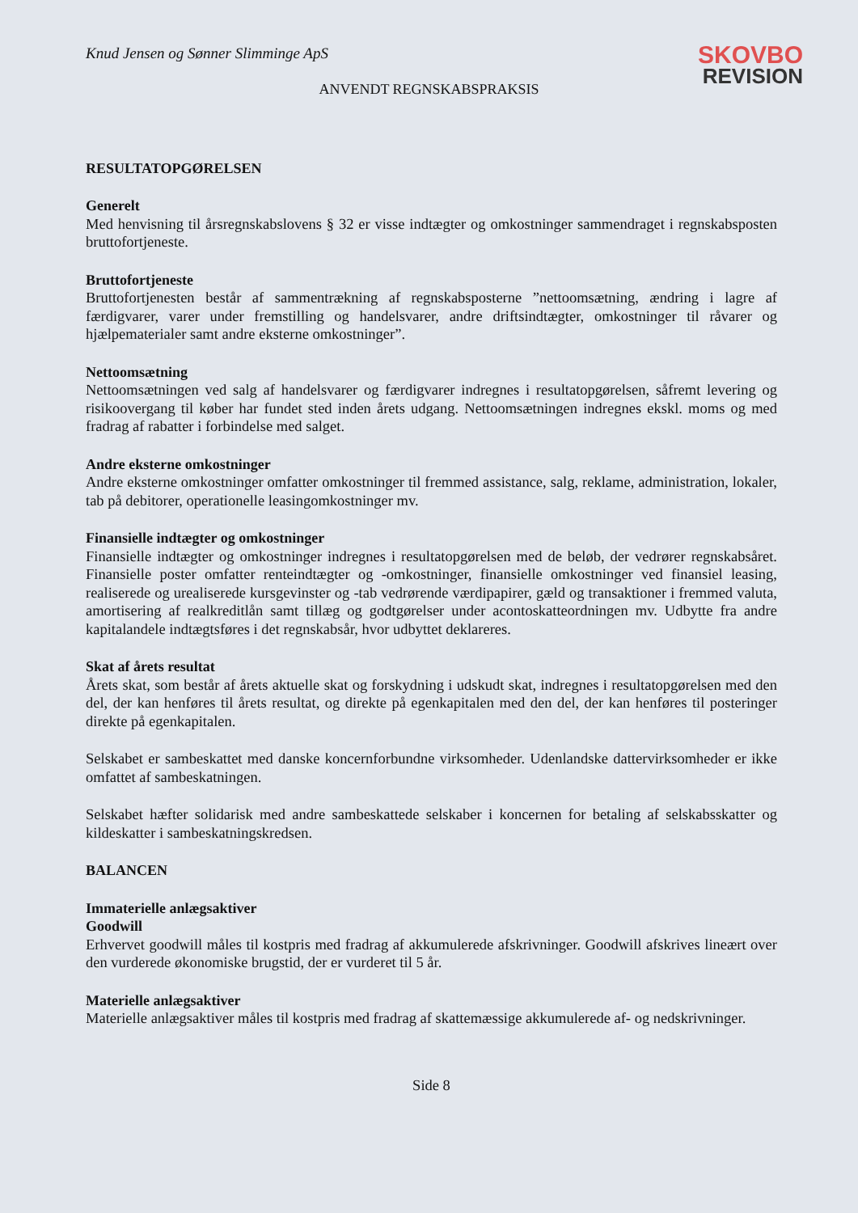Knud Jensen og Sønner Slimminge ApS
SKOVBO
REVISION
ANVENDT REGNSKABSPRAKSIS
RESULTATOPGØRELSEN
Generelt
Med henvisning til årsregnskabslovens § 32 er visse indtægter og omkostninger sammendraget i regnskabsposten bruttofortjeneste.
Bruttofortjeneste
Bruttofortjenesten består af sammentrækning af regnskabsposterne ”nettoomsætning, ændring i lagre af færdigvarer, varer under fremstilling og handelsvarer, andre driftsindtægter, omkostninger til råvarer og hjælpematerialer samt andre eksterne omkostninger”.
Nettoomsætning
Nettoomsætningen ved salg af handelsvarer og færdigvarer indregnes i resultatopgørelsen, såfremt levering og risikoovergang til køber har fundet sted inden årets udgang. Nettoomsætningen indregnes ekskl. moms og med fradrag af rabatter i forbindelse med salget.
Andre eksterne omkostninger
Andre eksterne omkostninger omfatter omkostninger til fremmed assistance, salg, reklame, administration, lokaler, tab på debitorer, operationelle leasingomkostninger mv.
Finansielle indtægter og omkostninger
Finansielle indtægter og omkostninger indregnes i resultatopgørelsen med de beløb, der vedrører regnskabsåret. Finansielle poster omfatter renteindtægter og -omkostninger, finansielle omkostninger ved finansiel leasing, realiserede og urealiserede kursgevinster og -tab vedrørende værdipapirer, gæld og transaktioner i fremmed valuta, amortisering af realkreditlån samt tillæg og godtgørelser under acontoskatteordningen mv. Udbytte fra andre kapitalandele indtægtsføres i det regnskabsår, hvor udbyttet deklareres.
Skat af årets resultat
Årets skat, som består af årets aktuelle skat og forskydning i udskudt skat, indregnes i resultatopgørelsen med den del, der kan henføres til årets resultat, og direkte på egenkapitalen med den del, der kan henføres til posteringer direkte på egenkapitalen.
Selskabet er sambeskattet med danske koncernforbundne virksomheder. Udenlandske dattervirksomheder er ikke omfattet af sambeskatningen.
Selskabet hæfter solidarisk med andre sambeskattede selskaber i koncernen for betaling af selskabsskatter og kildeskatter i sambeskatningskredsen.
BALANCEN
Immaterielle anlægsaktiver
Goodwill
Erhvervet goodwill måles til kostpris med fradrag af akkumulerede afskrivninger. Goodwill afskrives lineært over den vurderede økonomiske brugstid, der er vurderet til 5 år.
Materielle anlægsaktiver
Materielle anlægsaktiver måles til kostpris med fradrag af skattemæssige akkumulerede af- og nedskrivninger.
Side 8